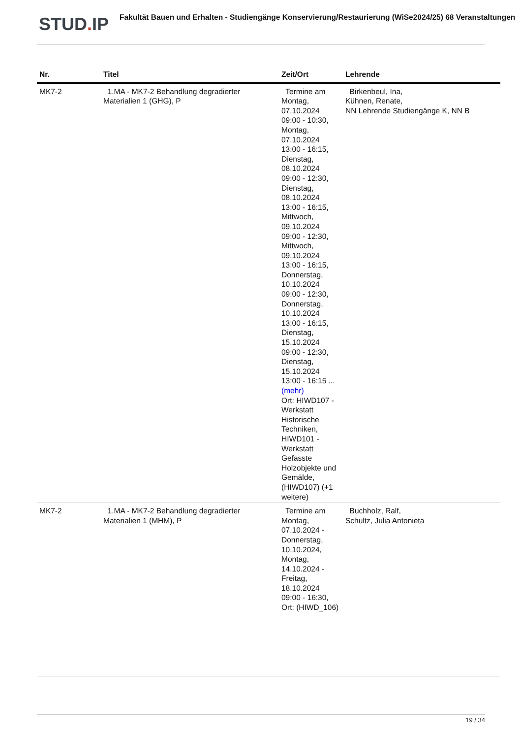STUD. IP Fakultät Bauen und Erhalten - Studiengänge Konservierung/Restaurierung (WiSe2024/25) 68 Veranstaltungen
| Nr. | Titel | Zeit/Ort | Lehrende |
| --- | --- | --- | --- |
| MK7-2 | 1.MA - MK7-2 Behandlung degradierter Materialien 1 (GHG), P | Termine am Montag, 07.10.2024 09:00 - 10:30, Montag, 07.10.2024 13:00 - 16:15, Dienstag, 08.10.2024 09:00 - 12:30, Dienstag, 08.10.2024 13:00 - 16:15, Mittwoch, 09.10.2024 09:00 - 12:30, Mittwoch, 09.10.2024 13:00 - 16:15, Donnerstag, 10.10.2024 09:00 - 12:30, Donnerstag, 10.10.2024 13:00 - 16:15, Dienstag, 15.10.2024 09:00 - 12:30, Dienstag, 15.10.2024 13:00 - 16:15 ... (mehr) Ort: HIWD107 - Werkstatt Historische Techniken, HIWD101 - Werkstatt Gefasste Holzobjekte und Gemälde, (HIWD107) (+1 weitere) | Birkenbeul, Ina, Kühnen, Renate, NN Lehrende Studiengänge K, NN B |
| MK7-2 | 1.MA - MK7-2 Behandlung degradierter Materialien 1 (MHM), P | Termine am Montag, 07.10.2024 - Donnerstag, 10.10.2024, Montag, 14.10.2024 - Freitag, 18.10.2024 09:00 - 16:30, Ort: (HIWD_106) | Buchholz, Ralf, Schultz, Julia Antonieta |
19 / 34